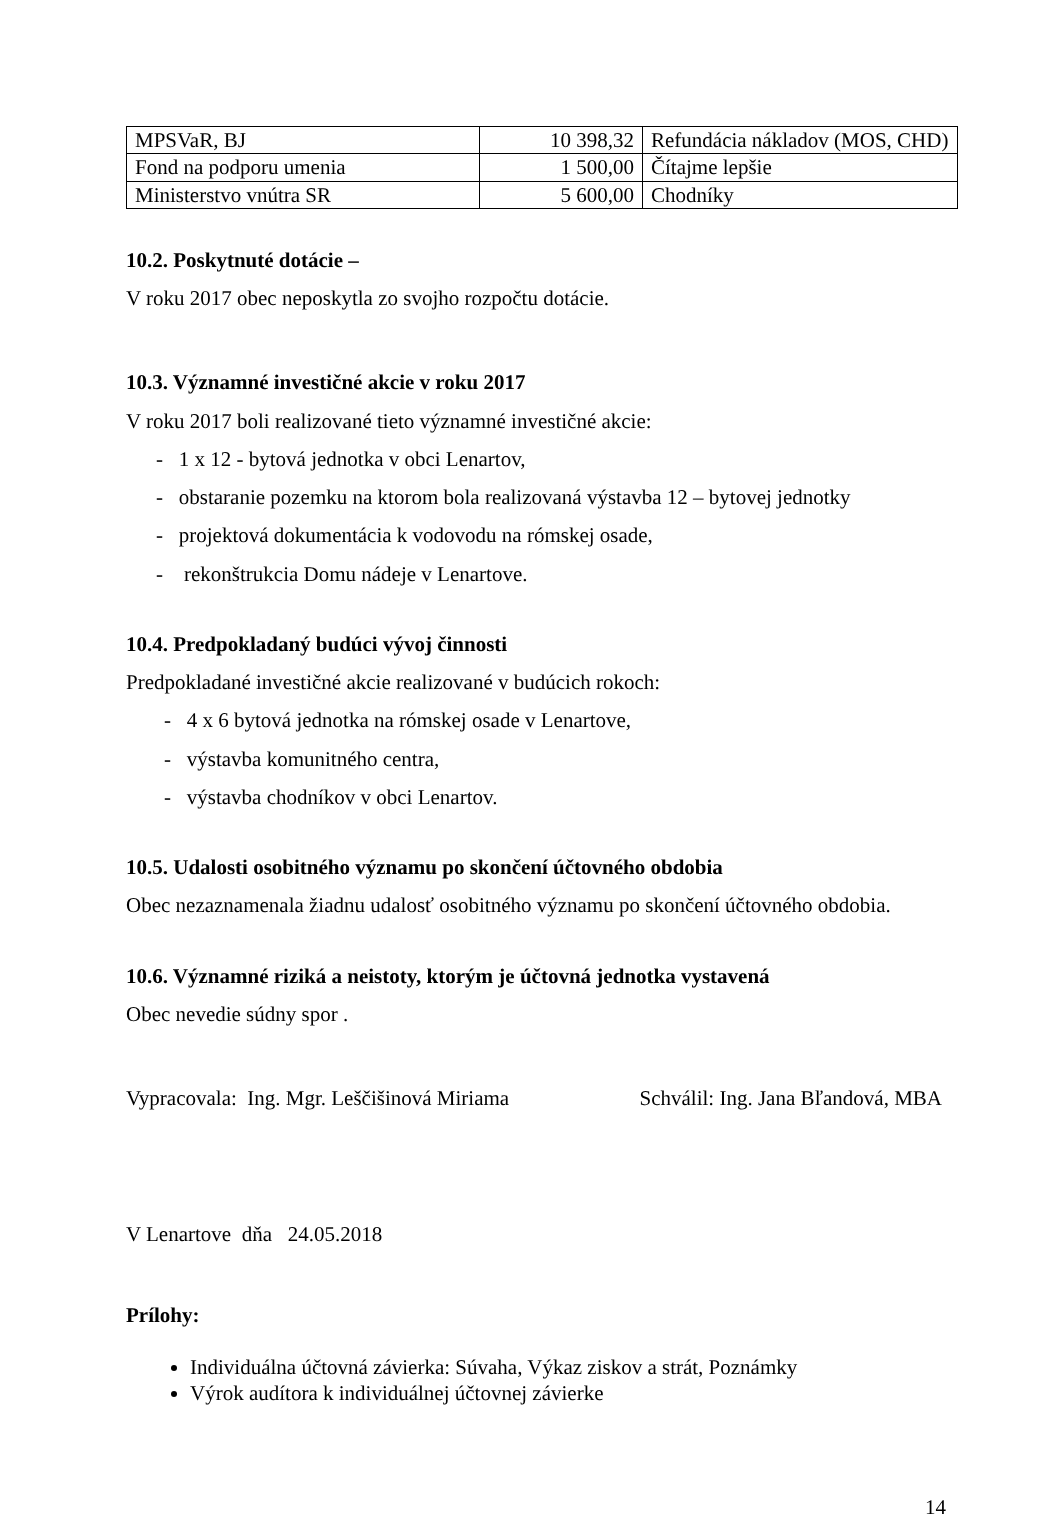| MPSVaR, BJ | 10 398,32 | Refundácia nákladov (MOS, CHD) |
| Fond na podporu umenia | 1 500,00 | Čítajme lepšie |
| Ministerstvo vnútra SR | 5 600,00 | Chodníky |
10.2. Poskytnuté dotácie –
V roku 2017 obec neposkytla zo svojho rozpočtu dotácie.
10.3. Významné investičné akcie v roku 2017
V roku 2017 boli realizované tieto významné investičné akcie:
- 1 x 12 - bytová jednotka v obci Lenartov,
- obstaranie pozemku na ktorom bola realizovaná výstavba 12 – bytovej jednotky
- projektová dokumentácia k vodovodu na rómskej osade,
- rekonštrukcia Domu nádeje v Lenartove.
10.4. Predpokladaný budúci vývoj činnosti
Predpokladané investičné akcie realizované v budúcich rokoch:
- 4 x 6 bytová jednotka na rómskej osade v Lenartove,
- výstavba komunitného centra,
- výstavba chodníkov v obci Lenartov.
10.5. Udalosti osobitného významu po skončení účtovného obdobia
Obec nezaznamenala žiadnu udalosť osobitného významu po skončení účtovného obdobia.
10.6. Významné riziká a neistoty, ktorým je účtovná jednotka vystavená
Obec nevedie súdny spor .
Vypracovala: Ing. Mgr. Leščišinová Miriama Schválil: Ing. Jana Bľandová, MBA
V Lenartove dňa 24.05.2018
Prílohy:
Individuálna účtovná závierka: Súvaha, Výkaz ziskov a strát, Poznámky
Výrok audítora k individuálnej účtovnej závierke
14